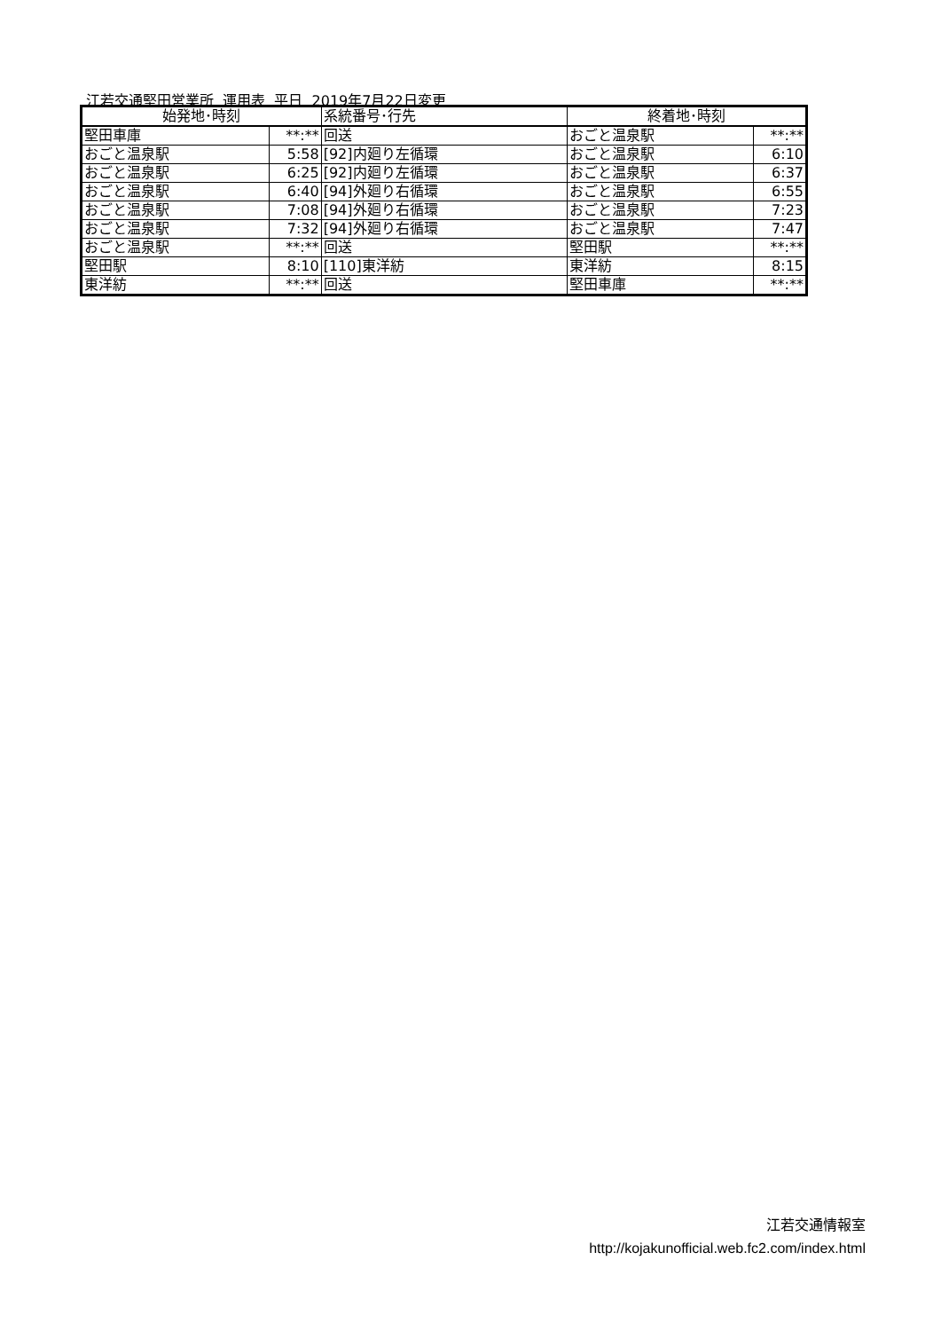江若交通堅田営業所 運用表 平日 2019年7月22日変更
| 始発地･時刻 | | 系統番号･行先 | 終着地･時刻 | |
| --- | --- | --- | --- | --- |
| 堅田車庫 | **:** | 回送 | おごと温泉駅 | **:** |
| おごと温泉駅 | 5:58 | [92]内廻り左循環 | おごと温泉駅 | 6:10 |
| おごと温泉駅 | 6:25 | [92]内廻り左循環 | おごと温泉駅 | 6:37 |
| おごと温泉駅 | 6:40 | [94]外廻り右循環 | おごと温泉駅 | 6:55 |
| おごと温泉駅 | 7:08 | [94]外廻り右循環 | おごと温泉駅 | 7:23 |
| おごと温泉駅 | 7:32 | [94]外廻り右循環 | おごと温泉駅 | 7:47 |
| おごと温泉駅 | **:** | 回送 | 堅田駅 | **:** |
| 堅田駅 | 8:10 | [110]東洋紡 | 東洋紡 | 8:15 |
| 東洋紡 | **:** | 回送 | 堅田車庫 | **:** |
江若交通情報室
http://kojakunofficial.web.fc2.com/index.html